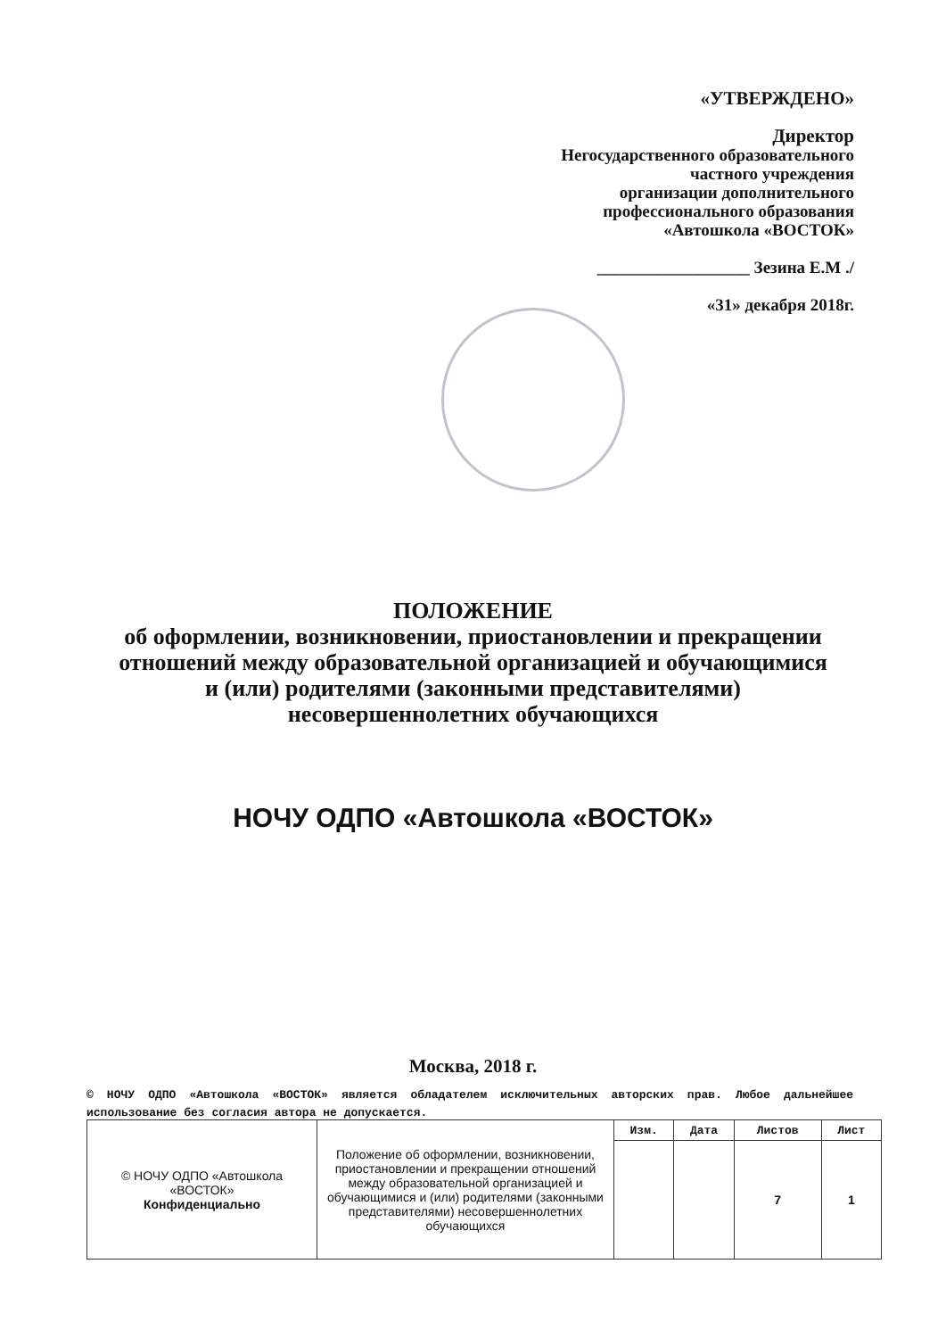«УТВЕРЖДЕНО»
Директор
Негосударственного образовательного
частного учреждения
организации дополнительного
профессионального образования
«Автошкола «ВОСТОК»
__________________ Зезина Е.М ./
«31» декабря 2018г.
ПОЛОЖЕНИЕ
об оформлении, возникновении, приостановлении и прекращении
отношений между образовательной организацией и обучающимися
и (или) родителями (законными представителями)
несовершеннолетних обучающихся
НОЧУ ОДПО «Автошкола «ВОСТОК»
Москва, 2018 г.
© НОЧУ ОДПО «Автошкола «ВОСТОК» является обладателем исключительных авторских прав. Любое дальнейшее использование без согласия автора не допускается.
| © НОЧУ ОДПО «Автошкола «ВОСТОК» Конфиденциально | Положение об оформлении, возникновении, приостановлении и прекращении отношений между образовательной организацией и обучающимися и (или) родителями (законными представителями) несовершеннолетних обучающихся | Изм. | Дата | Листов | Лист |
| | | | | 7 | 1 |